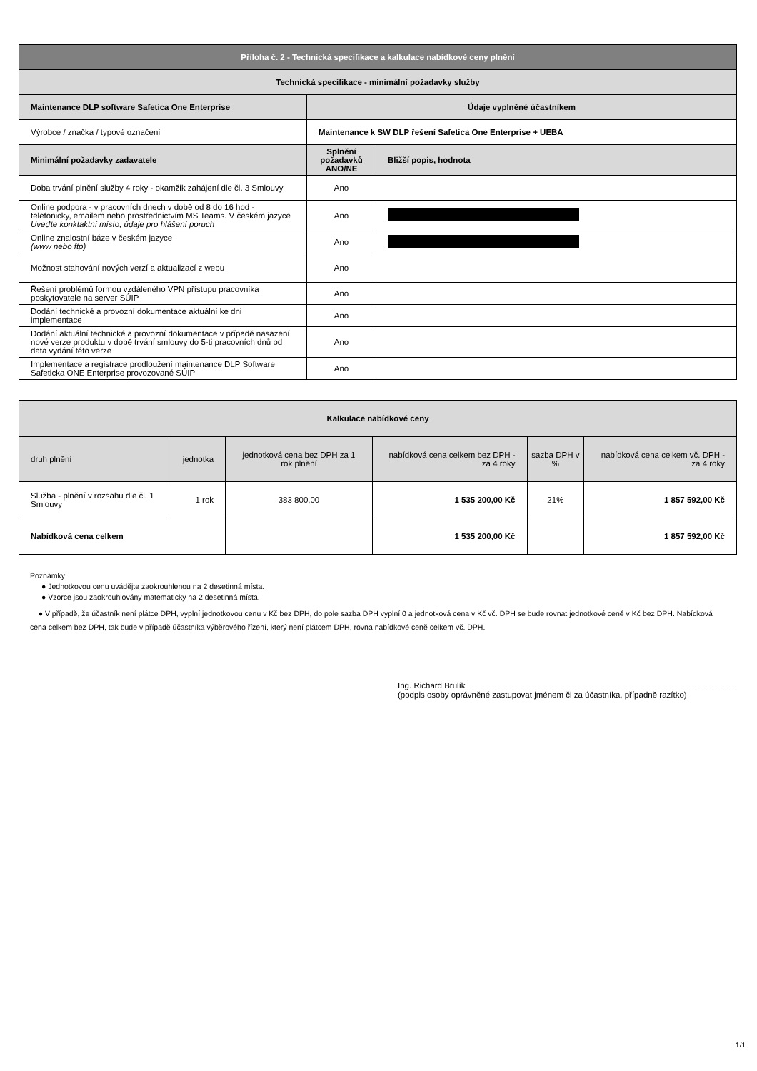| Příloha č. 2 - Technická specifikace a kalkulace nabídkové ceny plnění | | |
| Technická specifikace - minimální požadavky služby | | |
| Maintenance DLP software Safetica One Enterprise | Údaje vyplněné účastníkem | |
| Výrobce / značka / typové označení | Maintenance k SW DLP řešení Safetica One Enterprise + UEBA | |
| Minimální požadavky zadavatele | Splnění požadavků ANO/NE | Bližší popis, hodnota |
| Doba trvání plnění služby 4 roky - okamžik zahájení dle čl. 3 Smlouvy | Ano | |
| Online podpora - v pracovních dnech v době od 8 do 16 hod - telefonicky, emailem nebo prostřednictvím MS Teams. V českém jazyce Uveďte konktaktní místo, údaje pro hlášení poruch | Ano | |
| Online znalostní báze v českém jazyce (www nebo ftp) | Ano | |
| Možnost stahování nových verzí a aktualizací z webu | Ano | |
| Řešení problémů formou vzdáleného VPN přístupu pracovníka poskytovatele na server SÚIP | Ano | |
| Dodání technické a provozní dokumentace aktuální ke dni implementace | Ano | |
| Dodání aktuální technické a provozní dokumentace v případě nasazení nové verze produktu v době trvání smlouvy do 5-ti pracovních dnů od data vydání této verze | Ano | |
| Implementace a registrace prodloužení maintenance DLP Software Safeticka ONE Enterprise provozované SÚIP | Ano | |
| Kalkulace nabídkové ceny | | | | | |
| druh plnění | jednotka | jednotková cena bez DPH za 1 rok plnění | nabídková cena celkem bez DPH - za 4 roky | sazba DPH v % | nabídková cena celkem vč. DPH - za 4 roky |
| Služba - plnění v rozsahu dle čl. 1 Smlouvy | 1 rok | 383 800,00 | 1 535 200,00 Kč | 21% | 1 857 592,00 Kč |
| Nabídková cena celkem | | | 1 535 200,00 Kč | | 1 857 592,00 Kč |
Poznámky:
● Jednotkovou cenu uvádějte zaokrouhlenou na 2 desetinná místa.
● Vzorce jsou zaokrouhlovány matematicky na 2 desetinná místa.
● V případě, že účastník není plátce DPH, vyplní jednotkovou cenu v Kč bez DPH, do pole sazba DPH vyplní 0 a jednotková cena v Kč vč. DPH se bude rovnat jednotkové ceně v Kč bez DPH. Nabídková cena celkem bez DPH, tak bude v případě účastníka výběrového řízení, který není plátcem DPH, rovna nabídkové ceně celkem vč. DPH.
Ing. Richard Brulík
(podpis osoby oprávněné zastupovat jménem či za účastníka, případně razítko)
1/1